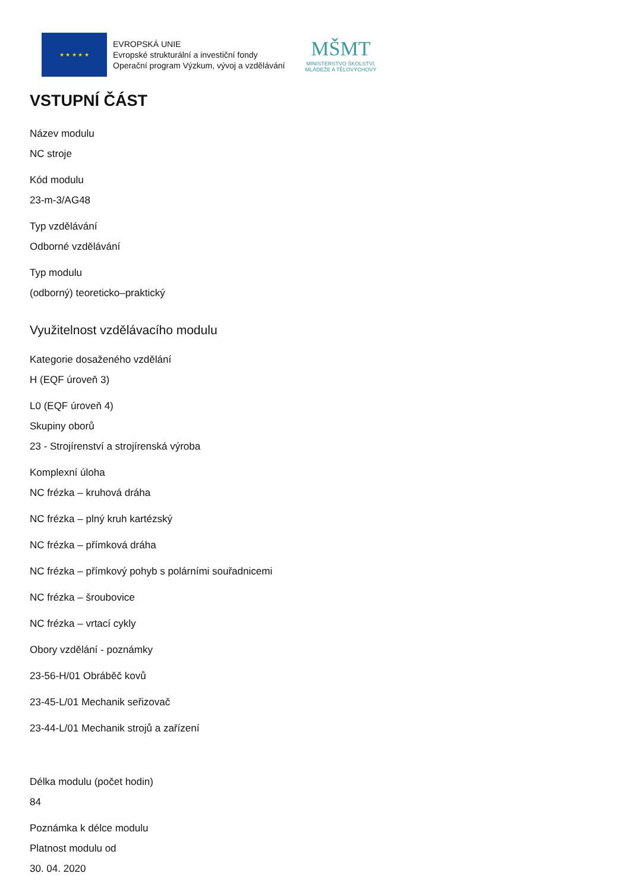★ ★ ★ ★ ★
EVROPSKÁ UNIE
Evropské strukturální a investiční fondy
Operační program Výzkum, vývoj a vzdělávání
MŠMT
MINISTERSTVO ŠKOLSTVÍ,
MLÁDEŽE A TĚLOVÝCHOVY
VSTUPNÍ ČÁST
Název modulu
NC stroje
Kód modulu
23-m-3/AG48
Typ vzdělávání
Odborné vzdělávání
Typ modulu
(odborný) teoreticko–praktický
Využitelnost vzdělávacího modulu
Kategorie dosaženého vzdělání
H (EQF úroveň 3)
L0 (EQF úroveň 4)
Skupiny oborů
23 - Strojírenství a strojírenská výroba
Komplexní úloha
NC frézka – kruhová dráha
NC frézka – plný kruh kartézský
NC frézka – přímková dráha
NC frézka – přímkový pohyb s polárními souřadnicemi
NC frézka – šroubovice
NC frézka – vrtací cykly
Obory vzdělání - poznámky
23-56-H/01 Obráběč kovů
23-45-L/01 Mechanik seřizovač
23-44-L/01 Mechanik strojů a zařízení
Délka modulu (počet hodin)
84
Poznámka k délce modulu
Platnost modulu od
30. 04. 2020